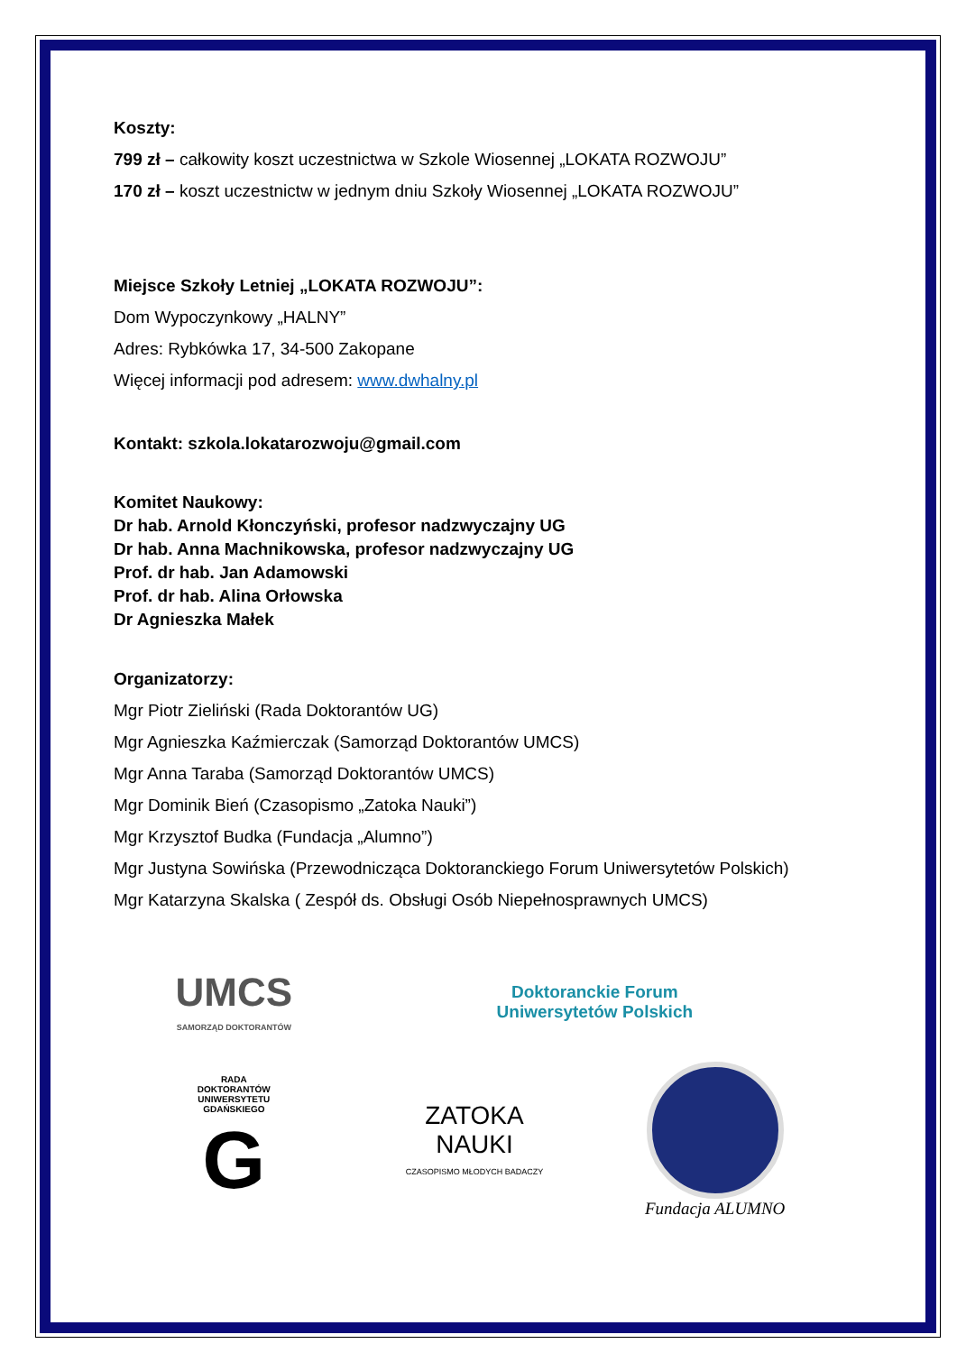Koszty:
799 zł – całkowity koszt uczestnictwa w Szkole Wiosennej „LOKATA ROZWOJU”
170 zł – koszt uczestnictw w jednym dniu Szkoły Wiosennej „LOKATA ROZWOJU”
Miejsce Szkoły Letniej „LOKATA ROZWOJU”:
Dom Wypoczynkowy „HALNY”
Adres: Rybkówka 17, 34-500 Zakopane
Więcej informacji pod adresem: www.dwhalny.pl
Kontakt: szkola.lokatarozwoju@gmail.com
Komitet Naukowy:
Dr hab. Arnold Kłonczyński, profesor nadzwyczajny UG
Dr hab. Anna Machnikowska, profesor nadzwyczajny UG
Prof. dr hab. Jan Adamowski
Prof. dr hab. Alina Orłowska
Dr Agnieszka Małek
Organizatorzy:
Mgr Piotr Zieliński (Rada Doktorantów UG)
Mgr Agnieszka Kaźmierczak (Samorząd Doktorantów UMCS)
Mgr Anna Taraba (Samorząd Doktorantów UMCS)
Mgr Dominik Bień (Czasopismo „Zatoka Nauki”)
Mgr Krzysztof Budka (Fundacja „Alumno”)
Mgr Justyna Sowińska (Przewodnicząca Doktoranckiego Forum Uniwersytetów Polskich)
Mgr Katarzyna Skalska ( Zespół ds. Obsługi Osób Niepełnosprawnych UMCS)
UMCS
SAMORZĄD DOKTORANTÓW
Doktoranckie Forum
Uniwersytetów Polskich
RADA
DOKTORANTÓW
UNIWERSYTETU
GDAŃSKIEGO
G
ZATOKA
NAUKI
CZASOPISMO MŁODYCH BADACZY
Fundacja ALUMNO